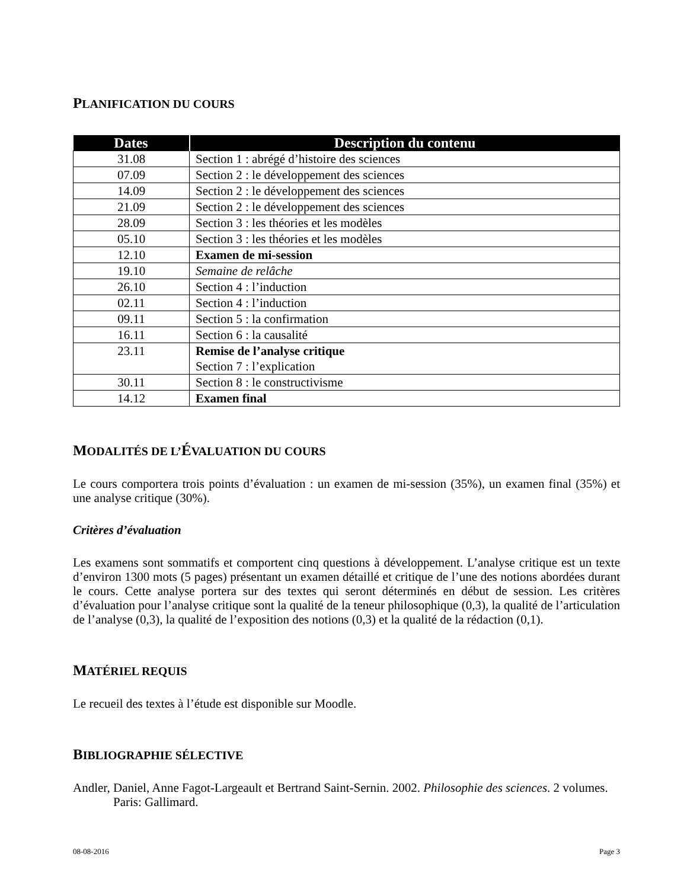PLANIFICATION DU COURS
| Dates | Description du contenu |
| --- | --- |
| 31.08 | Section 1 : abrégé d’histoire des sciences |
| 07.09 | Section 2 : le développement des sciences |
| 14.09 | Section 2 : le développement des sciences |
| 21.09 | Section 2 : le développement des sciences |
| 28.09 | Section 3 : les théories et les modèles |
| 05.10 | Section 3 : les théories et les modèles |
| 12.10 | Examen de mi-session |
| 19.10 | Semaine de relâche |
| 26.10 | Section 4 : l’induction |
| 02.11 | Section 4 : l’induction |
| 09.11 | Section 5 : la confirmation |
| 16.11 | Section 6 : la causalité |
| 23.11 | Remise de l’analyse critique Section 7 : l’explication |
| 30.11 | Section 8 : le constructivisme |
| 14.12 | Examen final |
MODALITÉS DE L’ÉVALUATION DU COURS
Le cours comportera trois points d’évaluation : un examen de mi-session (35%), un examen final (35%) et une analyse critique (30%).
Critères d’évaluation
Les examens sont sommatifs et comportent cinq questions à développement. L’analyse critique est un texte d’environ 1300 mots (5 pages) présentant un examen détaillé et critique de l’une des notions abordées durant le cours. Cette analyse portera sur des textes qui seront déterminés en début de session. Les critères d’évaluation pour l’analyse critique sont la qualité de la teneur philosophique (0,3), la qualité de l’articulation de l’analyse (0,3), la qualité de l’exposition des notions (0,3) et la qualité de la rédaction (0,1).
MATÉRIEL REQUIS
Le recueil des textes à l’étude est disponible sur Moodle.
BIBLIOGRAPHIE SÉLECTIVE
Andler, Daniel, Anne Fagot-Largeault et Bertrand Saint-Sernin. 2002. Philosophie des sciences. 2 volumes. Paris: Gallimard.
08-08-2016 Page 3